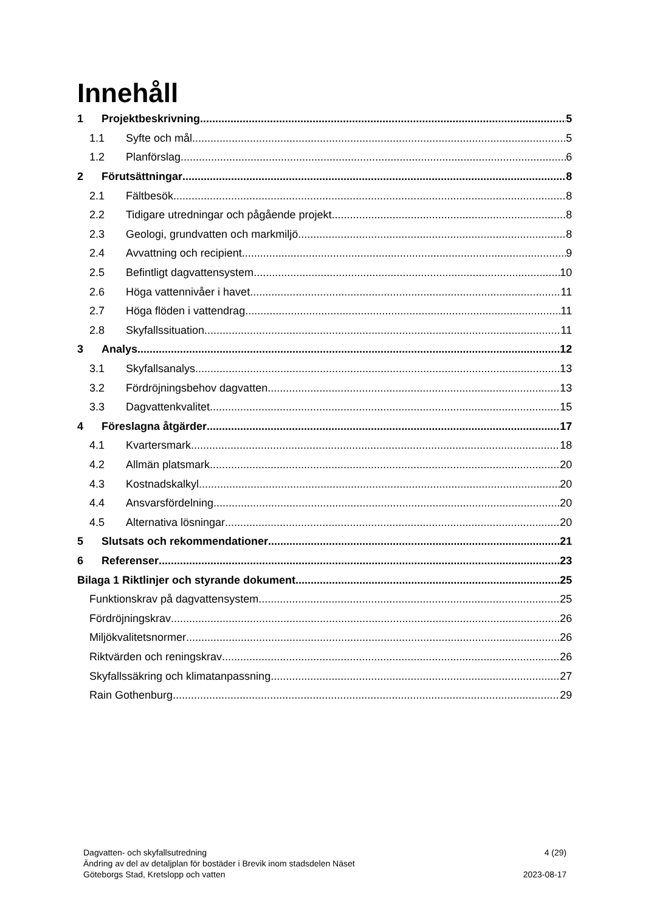Innehåll
1 Projektbeskrivning 5
1.1 Syfte och mål 5
1.2 Planförslag 6
2 Förutsättningar 8
2.1 Fältbesök 8
2.2 Tidigare utredningar och pågående projekt 8
2.3 Geologi, grundvatten och markmiljö 8
2.4 Avvattning och recipient 9
2.5 Befintligt dagvattensystem 10
2.6 Höga vattennivåer i havet 11
2.7 Höga flöden i vattendrag 11
2.8 Skyfallssituation 11
3 Analys 12
3.1 Skyfallsanalys 13
3.2 Fördröjningsbehov dagvatten 13
3.3 Dagvattenkvalitet 15
4 Föreslagna åtgärder 17
4.1 Kvartersmark 18
4.2 Allmän platsmark 20
4.3 Kostnadskalkyl 20
4.4 Ansvarsfördelning 20
4.5 Alternativa lösningar 20
5 Slutsats och rekommendationer 21
6 Referenser 23
Bilaga 1 Riktlinjer och styrande dokument 25
Funktionskrav på dagvattensystem 25
Fördröjningskrav 26
Miljökvalitetsnormer 26
Riktvärden och reningskrav 26
Skyfallssäkring och klimatanpassning 27
Rain Gothenburg 29
Dagvatten- och skyfallsutredning 4 (29)
Ändring av del av detaljplan för bostäder i Brevik inom stadsdelen Näset
Göteborgs Stad, Kretslopp och vatten 2023-08-17